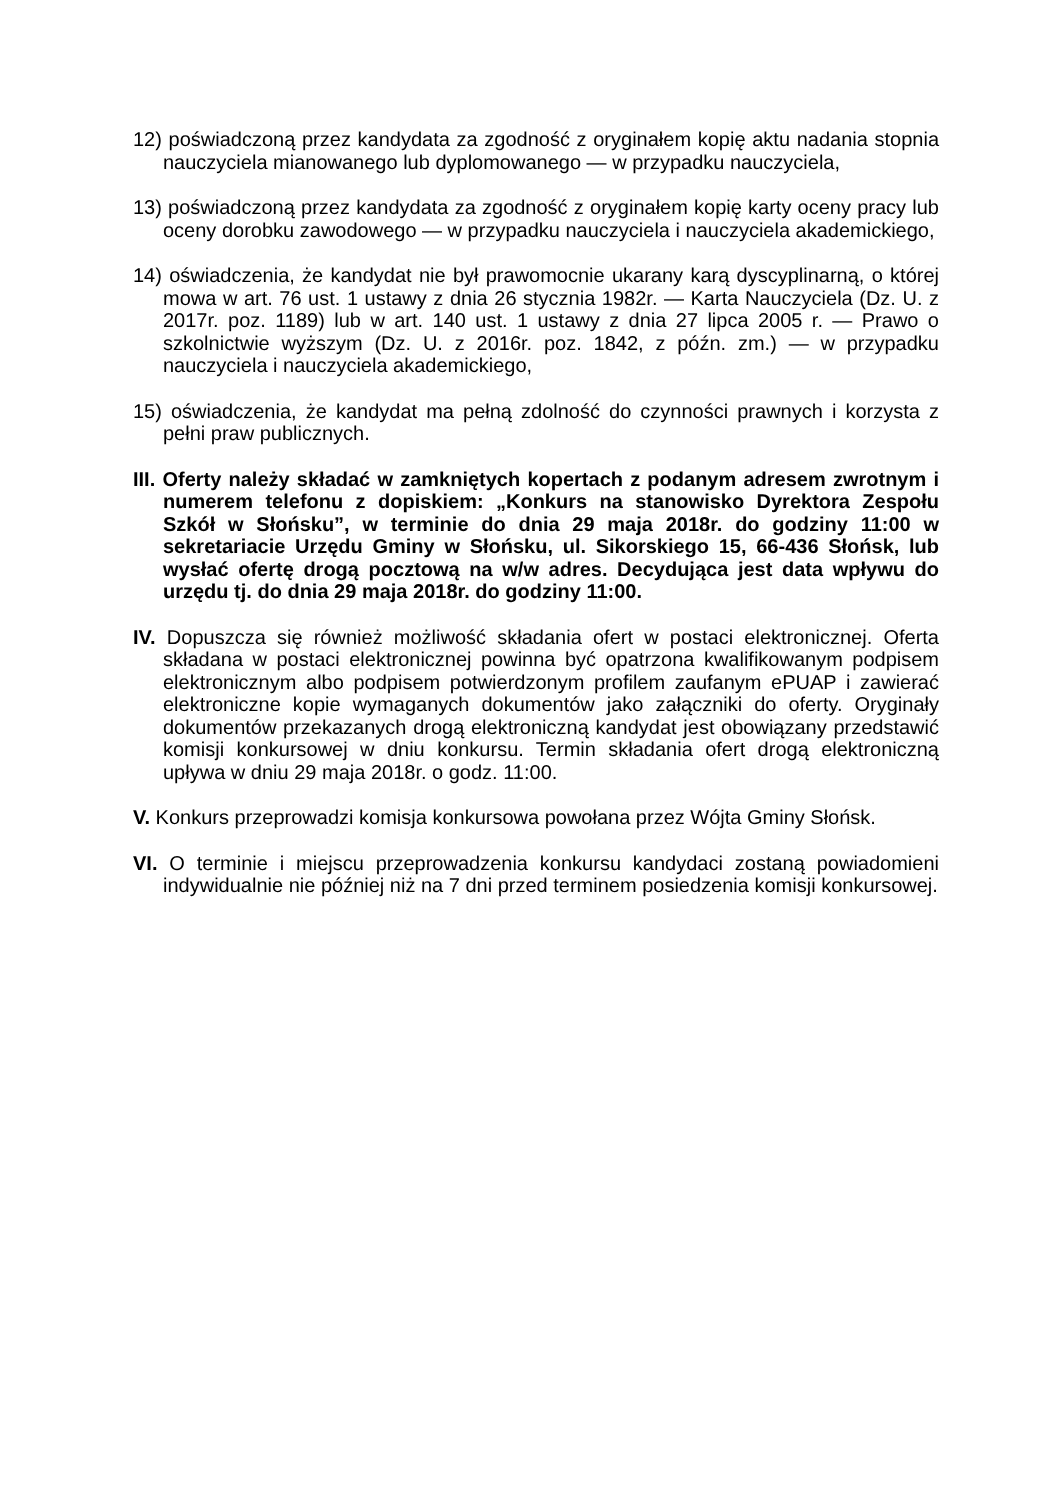12) poświadczoną przez kandydata za zgodność z oryginałem kopię aktu nadania stopnia nauczyciela mianowanego lub dyplomowanego — w przypadku nauczyciela,
13) poświadczoną przez kandydata za zgodność z oryginałem kopię karty oceny pracy lub oceny dorobku zawodowego — w przypadku nauczyciela i nauczyciela akademickiego,
14) oświadczenia, że kandydat nie był prawomocnie ukarany karą dyscyplinarną, o której mowa w art. 76 ust. 1 ustawy z dnia 26 stycznia 1982r. — Karta Nauczyciela (Dz. U. z 2017r. poz. 1189) lub w art. 140 ust. 1 ustawy z dnia 27 lipca 2005 r. — Prawo o szkolnictwie wyższym (Dz. U. z 2016r. poz. 1842, z późn. zm.) — w przypadku nauczyciela i nauczyciela akademickiego,
15) oświadczenia, że kandydat ma pełną zdolność do czynności prawnych i korzysta z pełni praw publicznych.
III. Oferty należy składać w zamkniętych kopertach z podanym adresem zwrotnym i numerem telefonu z dopiskiem: „Konkurs na stanowisko Dyrektora Zespołu Szkół w Słońsku”, w terminie do dnia 29 maja 2018r. do godziny 11:00 w sekretariacie Urzędu Gminy w Słońsku, ul. Sikorskiego 15, 66-436 Słońsk, lub wysłać ofertę drogą pocztową na w/w adres. Decydująca jest data wpływu do urzędu tj. do dnia 29 maja 2018r. do godziny 11:00.
IV. Dopuszcza się również możliwość składania ofert w postaci elektronicznej. Oferta składana w postaci elektronicznej powinna być opatrzona kwalifikowanym podpisem elektronicznym albo podpisem potwierdzonym profilem zaufanym ePUAP i zawierać elektroniczne kopie wymaganych dokumentów jako załączniki do oferty. Oryginały dokumentów przekazanych drogą elektroniczną kandydat jest obowiązany przedstawić komisji konkursowej w dniu konkursu. Termin składania ofert drogą elektroniczną upływa w dniu 29 maja 2018r. o godz. 11:00.
V. Konkurs przeprowadzi komisja konkursowa powołana przez Wójta Gminy Słońsk.
VI. O terminie i miejscu przeprowadzenia konkursu kandydaci zostaną powiadomieni indywidualnie nie później niż na 7 dni przed terminem posiedzenia komisji konkursowej.